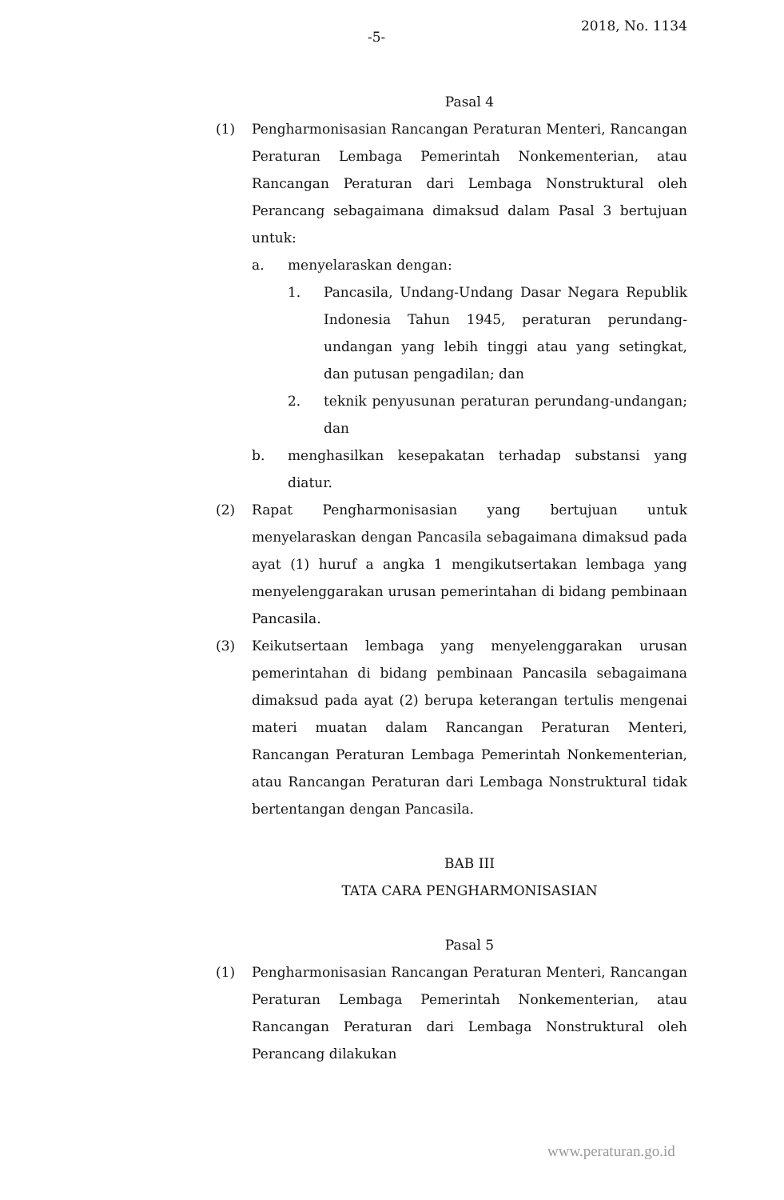-5- 2018, No. 1134
Pasal 4
(1) Pengharmonisasian Rancangan Peraturan Menteri, Rancangan Peraturan Lembaga Pemerintah Nonkementerian, atau Rancangan Peraturan dari Lembaga Nonstruktural oleh Perancang sebagaimana dimaksud dalam Pasal 3 bertujuan untuk:
a. menyelaraskan dengan:
1. Pancasila, Undang-Undang Dasar Negara Republik Indonesia Tahun 1945, peraturan perundang-undangan yang lebih tinggi atau yang setingkat, dan putusan pengadilan; dan
2. teknik penyusunan peraturan perundang-undangan; dan
b. menghasilkan kesepakatan terhadap substansi yang diatur.
(2) Rapat Pengharmonisasian yang bertujuan untuk menyelaraskan dengan Pancasila sebagaimana dimaksud pada ayat (1) huruf a angka 1 mengikutsertakan lembaga yang menyelenggarakan urusan pemerintahan di bidang pembinaan Pancasila.
(3) Keikutsertaan lembaga yang menyelenggarakan urusan pemerintahan di bidang pembinaan Pancasila sebagaimana dimaksud pada ayat (2) berupa keterangan tertulis mengenai materi muatan dalam Rancangan Peraturan Menteri, Rancangan Peraturan Lembaga Pemerintah Nonkementerian, atau Rancangan Peraturan dari Lembaga Nonstruktural tidak bertentangan dengan Pancasila.
BAB III
TATA CARA PENGHARMONISASIAN
Pasal 5
(1) Pengharmonisasian Rancangan Peraturan Menteri, Rancangan Peraturan Lembaga Pemerintah Nonkementerian, atau Rancangan Peraturan dari Lembaga Nonstruktural oleh Perancang dilakukan
www.peraturan.go.id